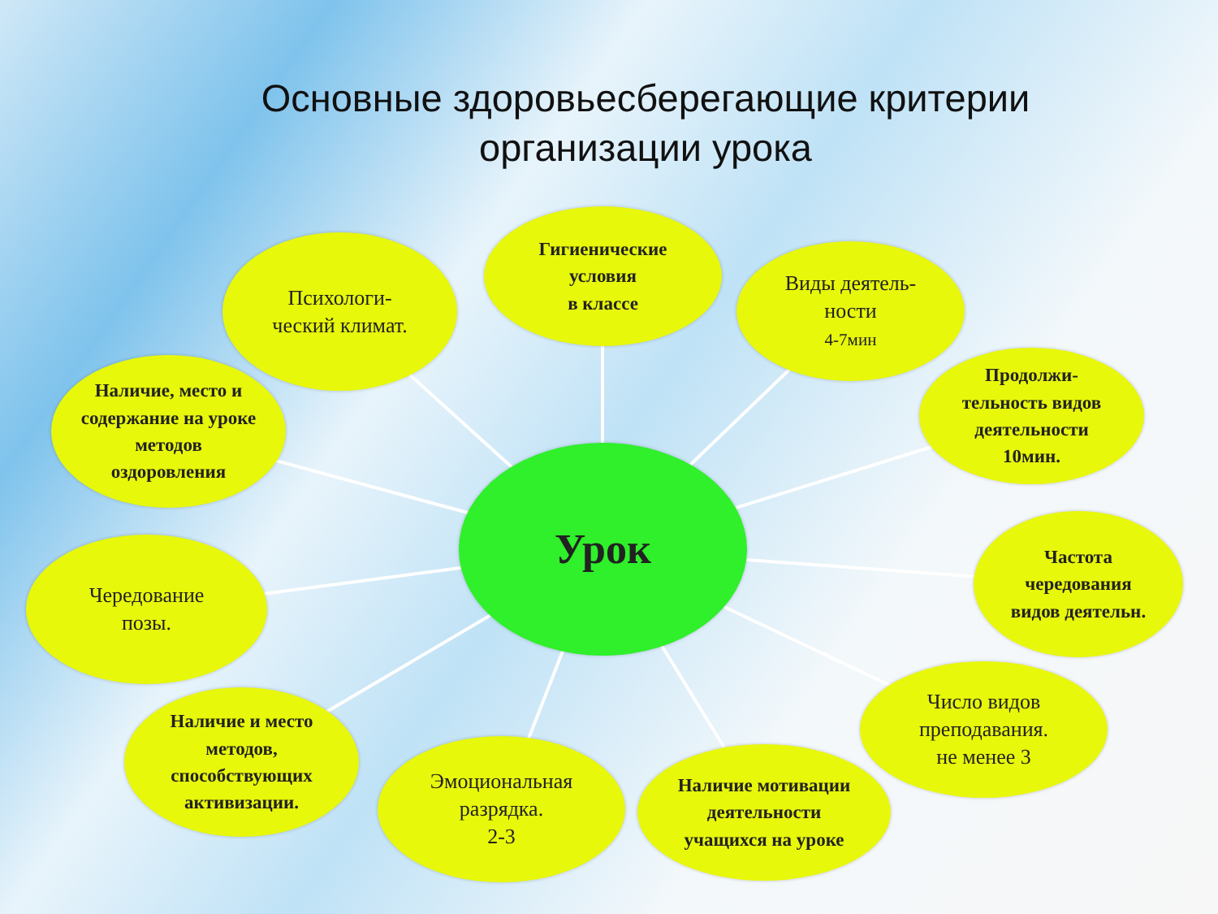Основные здоровьесберегающие критерии организации урока
Психологи-
ческий климат.
Гигиенические
условия
в классе
Виды деятель-
ности
4-7мин
Наличие, место и
содержание на уроке
методов
оздоровления
Продолжи-
тельность видов
деятельности
10мин.
Урок
Чередование
позы.
Частота
чередования
видов деятельн.
Число видов
преподавания.
не менее 3
Наличие и место
методов,
способствующих
активизации.
Эмоциональная
разрядка.
2-3
Наличие мотивации
деятельности
учащихся на уроке